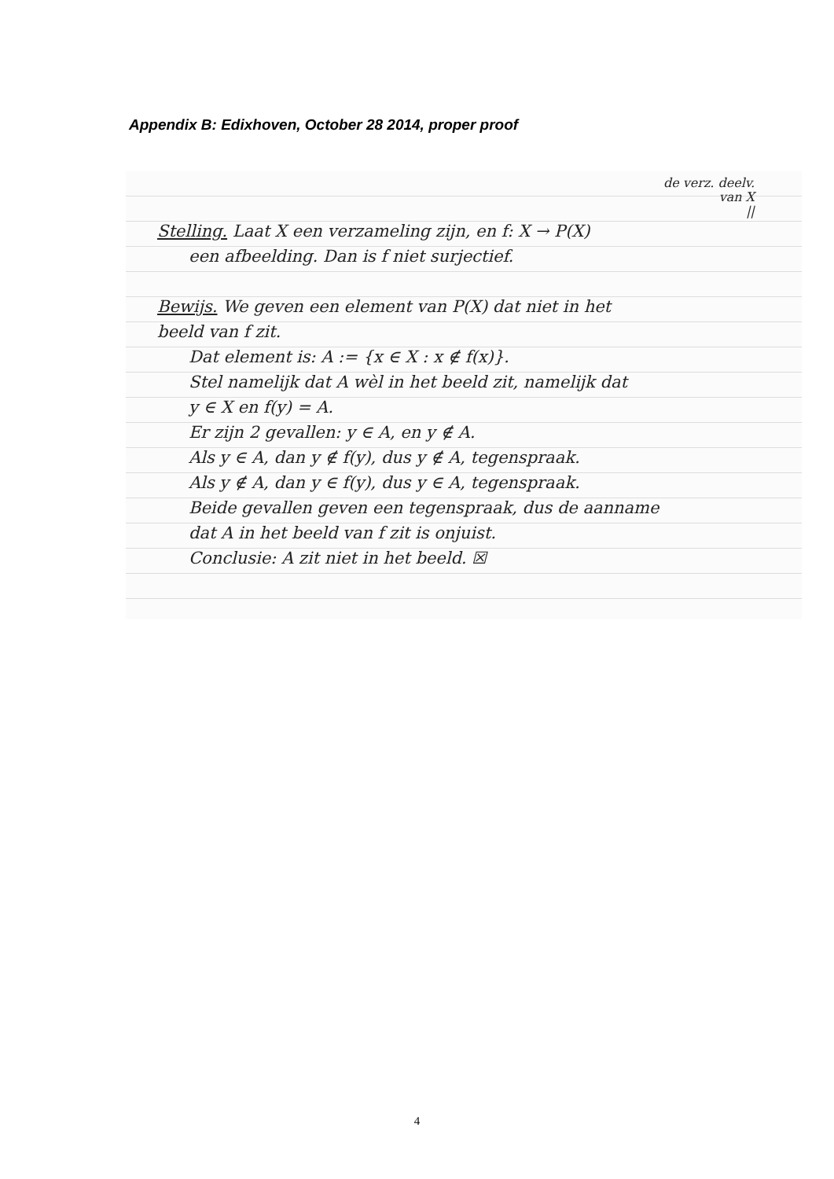Appendix B: Edixhoven, October 28 2014, proper proof
de verz. deelv.
van X
||
Stelling. Laat X een verzameling zijn, en f: X → P(X)
een afbeelding. Dan is f niet surjectief.
Bewijs. We geven een element van P(X) dat niet in het
beeld van f zit.
Dat element is: A := {x ∈ X : x ∉ f(x)}.
Stel namelijk dat A wèl in het beeld zit, namelijk dat
y ∈ X en f(y) = A.
Er zijn 2 gevallen: y ∈ A, en y ∉ A.
Als y ∈ A, dan y ∉ f(y), dus y ∉ A, tegenspraak.
Als y ∉ A, dan y ∈ f(y), dus y ∈ A, tegenspraak.
Beide gevallen geven een tegenspraak, dus de aanname
dat A in het beeld van f zit is onjuist.
Conclusie: A zit niet in het beeld. ☒
4